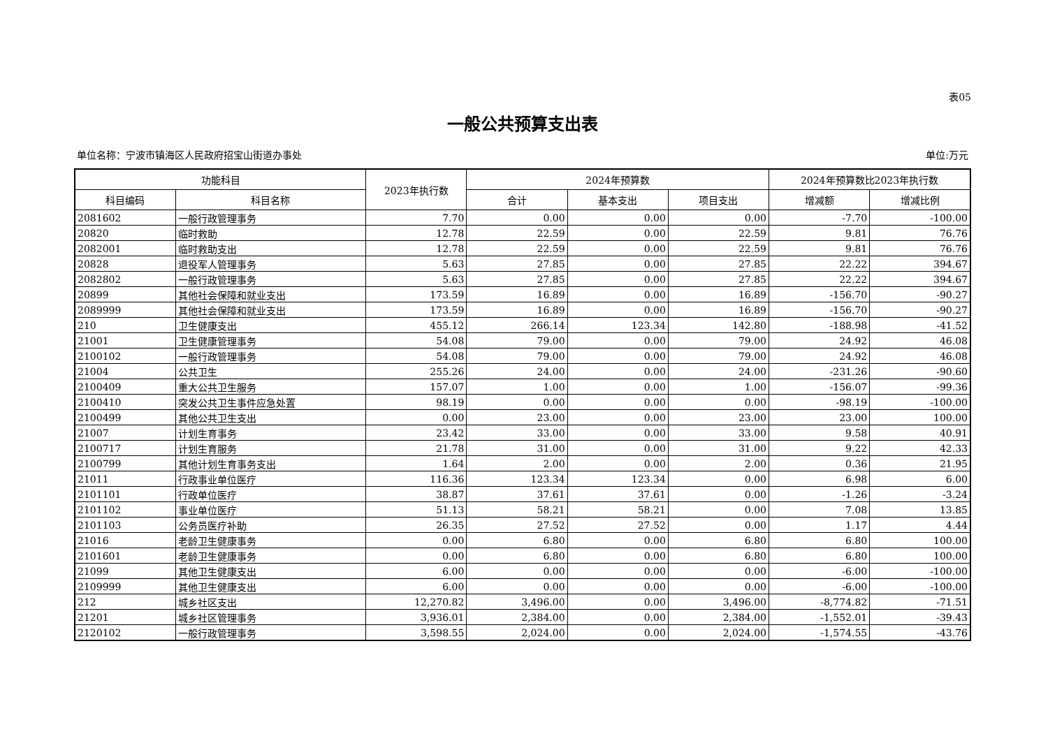表05
一般公共预算支出表
单位名称：宁波市镇海区人民政府招宝山街道办事处 单位:万元
| 功能科目 | | 2023年执行数 | 2024年预算数 | | | 2024年预算数比2023年执行数 | |
| --- | --- | --- | --- | --- | --- | --- | --- |
| 科目编码 | 科目名称 | | 合计 | 基本支出 | 项目支出 | 增减额 | 增减比例 |
| 2081602 | 一般行政管理事务 | 7.70 | 0.00 | 0.00 | 0.00 | -7.70 | -100.00 |
| 20820 | 临时救助 | 12.78 | 22.59 | 0.00 | 22.59 | 9.81 | 76.76 |
| 2082001 | 临时救助支出 | 12.78 | 22.59 | 0.00 | 22.59 | 9.81 | 76.76 |
| 20828 | 退役军人管理事务 | 5.63 | 27.85 | 0.00 | 27.85 | 22.22 | 394.67 |
| 2082802 | 一般行政管理事务 | 5.63 | 27.85 | 0.00 | 27.85 | 22.22 | 394.67 |
| 20899 | 其他社会保障和就业支出 | 173.59 | 16.89 | 0.00 | 16.89 | -156.70 | -90.27 |
| 2089999 | 其他社会保障和就业支出 | 173.59 | 16.89 | 0.00 | 16.89 | -156.70 | -90.27 |
| 210 | 卫生健康支出 | 455.12 | 266.14 | 123.34 | 142.80 | -188.98 | -41.52 |
| 21001 | 卫生健康管理事务 | 54.08 | 79.00 | 0.00 | 79.00 | 24.92 | 46.08 |
| 2100102 | 一般行政管理事务 | 54.08 | 79.00 | 0.00 | 79.00 | 24.92 | 46.08 |
| 21004 | 公共卫生 | 255.26 | 24.00 | 0.00 | 24.00 | -231.26 | -90.60 |
| 2100409 | 重大公共卫生服务 | 157.07 | 1.00 | 0.00 | 1.00 | -156.07 | -99.36 |
| 2100410 | 突发公共卫生事件应急处置 | 98.19 | 0.00 | 0.00 | 0.00 | -98.19 | -100.00 |
| 2100499 | 其他公共卫生支出 | 0.00 | 23.00 | 0.00 | 23.00 | 23.00 | 100.00 |
| 21007 | 计划生育事务 | 23.42 | 33.00 | 0.00 | 33.00 | 9.58 | 40.91 |
| 2100717 | 计划生育服务 | 21.78 | 31.00 | 0.00 | 31.00 | 9.22 | 42.33 |
| 2100799 | 其他计划生育事务支出 | 1.64 | 2.00 | 0.00 | 2.00 | 0.36 | 21.95 |
| 21011 | 行政事业单位医疗 | 116.36 | 123.34 | 123.34 | 0.00 | 6.98 | 6.00 |
| 2101101 | 行政单位医疗 | 38.87 | 37.61 | 37.61 | 0.00 | -1.26 | -3.24 |
| 2101102 | 事业单位医疗 | 51.13 | 58.21 | 58.21 | 0.00 | 7.08 | 13.85 |
| 2101103 | 公务员医疗补助 | 26.35 | 27.52 | 27.52 | 0.00 | 1.17 | 4.44 |
| 21016 | 老龄卫生健康事务 | 0.00 | 6.80 | 0.00 | 6.80 | 6.80 | 100.00 |
| 2101601 | 老龄卫生健康事务 | 0.00 | 6.80 | 0.00 | 6.80 | 6.80 | 100.00 |
| 21099 | 其他卫生健康支出 | 6.00 | 0.00 | 0.00 | 0.00 | -6.00 | -100.00 |
| 2109999 | 其他卫生健康支出 | 6.00 | 0.00 | 0.00 | 0.00 | -6.00 | -100.00 |
| 212 | 城乡社区支出 | 12,270.82 | 3,496.00 | 0.00 | 3,496.00 | -8,774.82 | -71.51 |
| 21201 | 城乡社区管理事务 | 3,936.01 | 2,384.00 | 0.00 | 2,384.00 | -1,552.01 | -39.43 |
| 2120102 | 一般行政管理事务 | 3,598.55 | 2,024.00 | 0.00 | 2,024.00 | -1,574.55 | -43.76 |